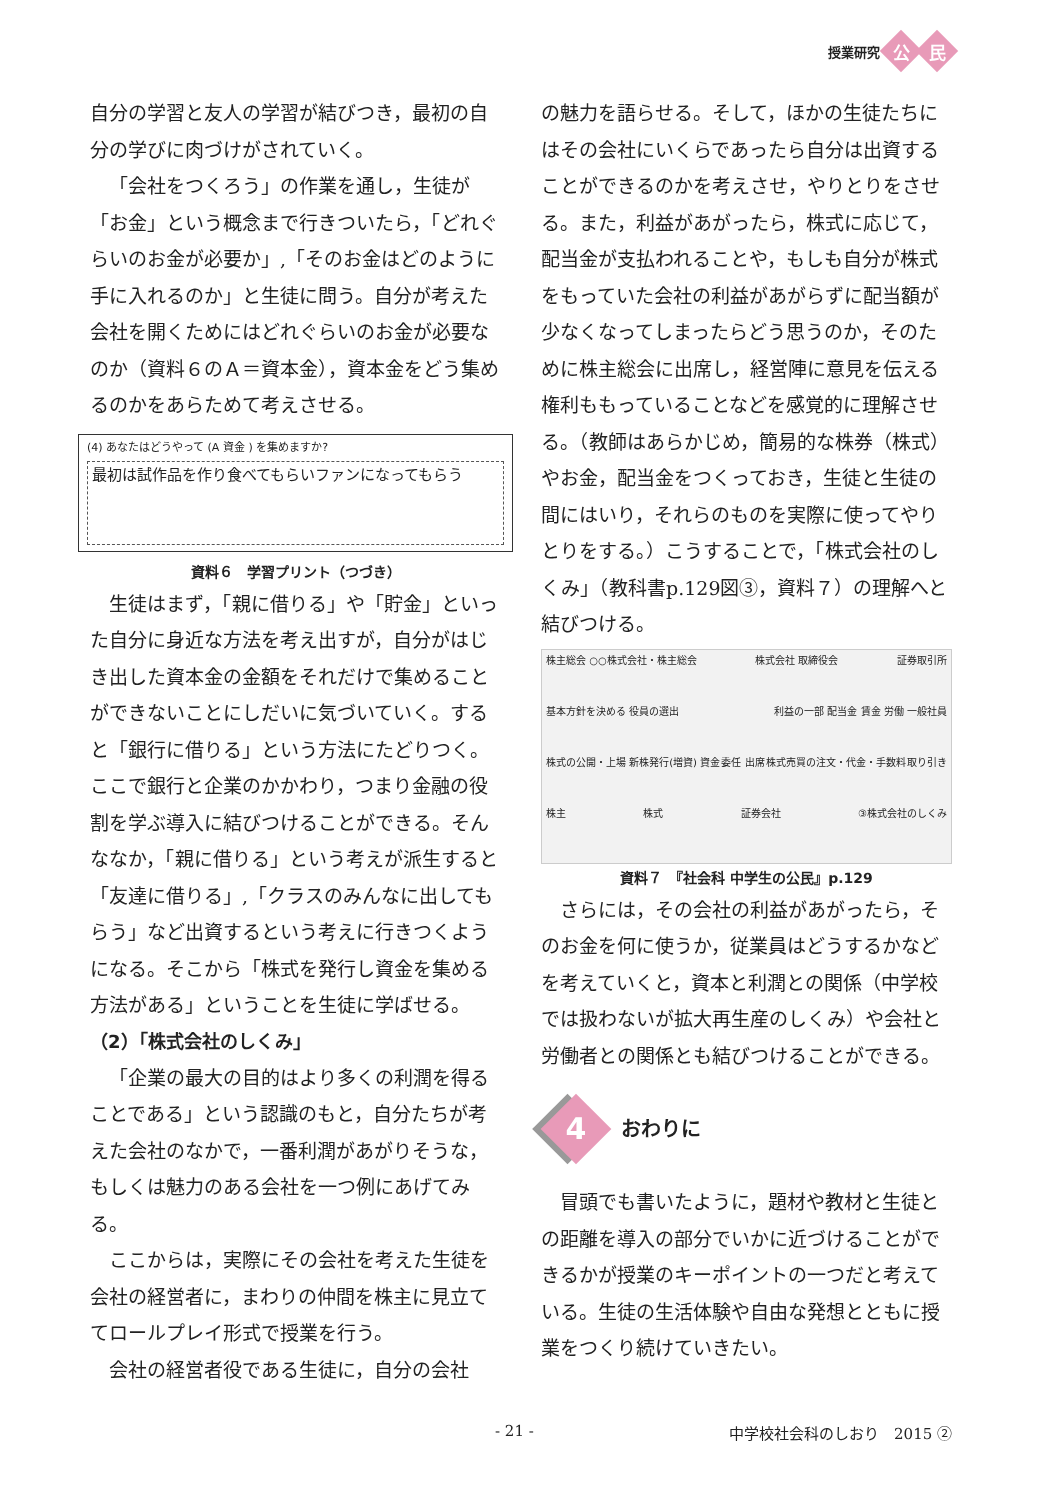授業研究 公 民
自分の学習と友人の学習が結びつき，最初の自分の学びに肉づけがされていく。
「会社をつくろう」の作業を通し，生徒が「お金」という概念まで行きついたら，「どれぐらいのお金が必要か」,「そのお金はどのように手に入れるのか」と生徒に問う。自分が考えた会社を開くためにはどれぐらいのお金が必要なのか（資料６のＡ＝資本金），資本金をどう集めるのかをあらためて考えさせる。
(4) あなたはどうやって (A 資金 ) を集めますか?
最初は試作品を作り食べてもらいファンになってもらう
資料６　学習プリント（つづき）
生徒はまず，「親に借りる」や「貯金」といった自分に身近な方法を考え出すが，自分がはじき出した資本金の金額をそれだけで集めることができないことにしだいに気づいていく。すると「銀行に借りる」という方法にたどりつく。ここで銀行と企業のかかわり，つまり金融の役割を学ぶ導入に結びつけることができる。そんななか，「親に借りる」という考えが派生すると「友達に借りる」,「クラスのみんなに出してもらう」など出資するという考えに行きつくようになる。そこから「株式を発行し資金を集める方法がある」ということを生徒に学ばせる。
（2）「株式会社のしくみ」
「企業の最大の目的はより多くの利潤を得ることである」という認識のもと，自分たちが考えた会社のなかで，一番利潤があがりそうな，もしくは魅力のある会社を一つ例にあげてみる。
ここからは，実際にその会社を考えた生徒を会社の経営者に，まわりの仲間を株主に見立ててロールプレイ形式で授業を行う。
会社の経営者役である生徒に，自分の会社
の魅力を語らせる。そして，ほかの生徒たちにはその会社にいくらであったら自分は出資することができるのかを考えさせ，やりとりをさせる。また，利益があがったら，株式に応じて，配当金が支払われることや，もしも自分が株式をもっていた会社の利益があがらずに配当額が少なくなってしまったらどう思うのか，そのために株主総会に出席し，経営陣に意見を伝える権利ももっていることなどを感覚的に理解させる。（教師はあらかじめ，簡易的な株券（株式）やお金，配当金をつくっておき，生徒と生徒の間にはいり，それらのものを実際に使ってやりとりをする。）こうすることで，「株式会社のしくみ」（教科書p.129図③，資料７）の理解へと結びつける。
株主総会 ○○株式会社・株主総会 株式会社 取締役会 証券取引所 基本方針を決める 役員の選出 利益の一部 配当金 賃金 労働 一般社員 株式の公開・上場 新株発行(増資) 資金 委任 出席 株式売買の注文・代金・手数料 取り引き 株主 株式 証券会社 ③株式会社のしくみ
資料７　『社会科 中学生の公民』p.129
さらには，その会社の利益があがったら，そのお金を何に使うか，従業員はどうするかなどを考えていくと，資本と利潤との関係（中学校では扱わないが拡大再生産のしくみ）や会社と労働者との関係とも結びつけることができる。
4 おわりに
冒頭でも書いたように，題材や教材と生徒との距離を導入の部分でいかに近づけることができるかが授業のキーポイントの一つだと考えている。生徒の生活体験や自由な発想とともに授業をつくり続けていきたい。
- 21 - 中学校社会科のしおり　2015 ②